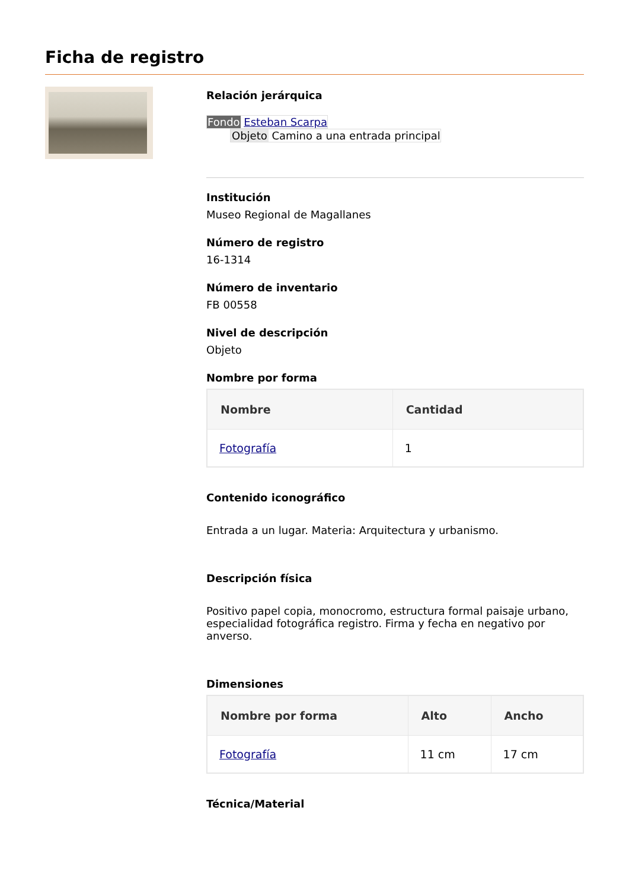Ficha de registro
Relación jerárquica
Fondo Esteban Scarpa
Objeto Camino a una entrada principal
Institución
Museo Regional de Magallanes
Número de registro
16-1314
Número de inventario
FB 00558
Nivel de descripción
Objeto
Nombre por forma
| Nombre | Cantidad |
| --- | --- |
| Fotografía | 1 |
Contenido iconográfico
Entrada a un lugar. Materia: Arquitectura y urbanismo.
Descripción física
Positivo papel copia, monocromo, estructura formal paisaje urbano, especialidad fotográfica registro. Firma y fecha en negativo por anverso.
Dimensiones
| Nombre por forma | Alto | Ancho |
| --- | --- | --- |
| Fotografía | 11 cm | 17 cm |
Técnica/Material